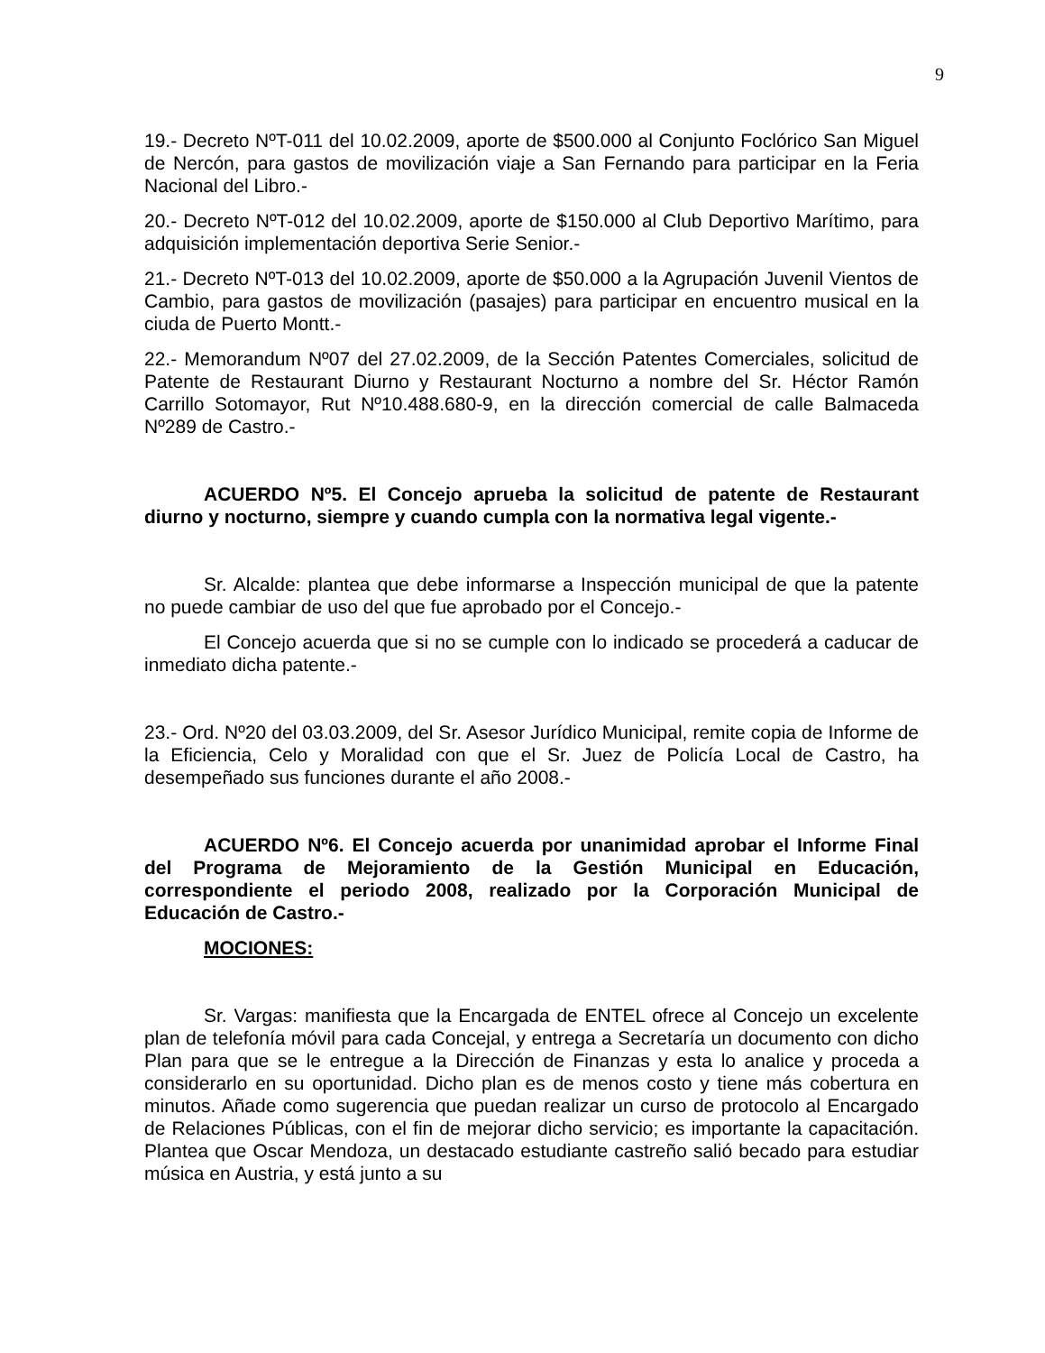9
19.- Decreto NºT-011 del 10.02.2009, aporte de $500.000 al Conjunto Foclórico San Miguel de Nercón, para gastos de movilización viaje a San Fernando para participar en la Feria Nacional del Libro.-
20.- Decreto NºT-012 del 10.02.2009, aporte de $150.000 al Club Deportivo Marítimo, para adquisición implementación deportiva Serie Senior.-
21.- Decreto NºT-013 del 10.02.2009, aporte de $50.000 a la Agrupación Juvenil Vientos de Cambio, para gastos de movilización (pasajes) para participar en encuentro musical en la ciuda de Puerto Montt.-
22.- Memorandum Nº07 del 27.02.2009, de la Sección Patentes Comerciales, solicitud de Patente de Restaurant Diurno y Restaurant Nocturno a nombre del Sr. Héctor Ramón Carrillo Sotomayor, Rut Nº10.488.680-9, en la dirección comercial de calle Balmaceda Nº289 de Castro.-
ACUERDO Nº5. El Concejo aprueba la solicitud de patente de Restaurant diurno y nocturno, siempre y cuando cumpla con la normativa legal vigente.-
Sr. Alcalde: plantea que debe informarse a Inspección municipal de que la patente no puede cambiar de uso del que fue aprobado por el Concejo.-
El Concejo acuerda que si no se cumple con lo indicado se procederá a caducar de inmediato dicha patente.-
23.- Ord. Nº20 del 03.03.2009, del Sr. Asesor Jurídico Municipal, remite copia de Informe de la Eficiencia, Celo y Moralidad con que el Sr. Juez de Policía Local de Castro, ha desempeñado sus funciones durante el año 2008.-
ACUERDO Nº6. El Concejo acuerda por unanimidad aprobar el Informe Final del Programa de Mejoramiento de la Gestión Municipal en Educación, correspondiente el periodo 2008, realizado por la Corporación Municipal de Educación de Castro.-
MOCIONES:
Sr. Vargas: manifiesta que la Encargada de ENTEL ofrece al Concejo un excelente plan de telefonía móvil para cada Concejal, y entrega a Secretaría un documento con dicho Plan para que se le entregue a la Dirección de Finanzas y esta lo analice y proceda a considerarlo en su oportunidad. Dicho plan es de menos costo y tiene más cobertura en minutos. Añade como sugerencia que puedan realizar un curso de protocolo al Encargado de Relaciones Públicas, con el fin de mejorar dicho servicio; es importante la capacitación. Plantea que Oscar Mendoza, un destacado estudiante castreño salió becado para estudiar música en Austria, y está junto a su